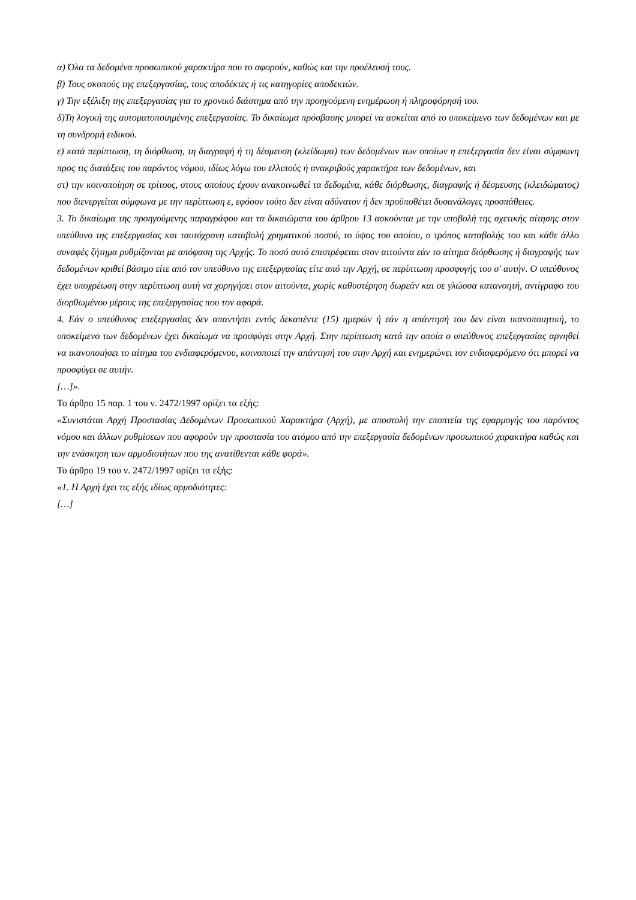α) Όλα τα δεδομένα προσωπικού χαρακτήρα που το αφορούν, καθώς και την προέλευσή τους.
β) Τους σκοπούς της επεξεργασίας, τους αποδέκτες ή τις κατηγορίες αποδεκτών.
γ) Την εξέλιξη της επεξεργασίας για το χρονικό διάστημα από την προηγούμενη ενημέρωση ή πληροφόρησή του.
δ)Τη λογική της αυτοματοποιημένης επεξεργασίας. Το δικαίωμα πρόσβασης μπορεί να ασκείται από το υποκείμενο των δεδομένων και με τη συνδρομή ειδικού.
ε) κατά περίπτωση, τη διόρθωση, τη διαγραφή ή τη δέσμευση (κλείδωμα) των δεδομένων των οποίων η επεξεργασία δεν είναι σύμφωνη προς τις διατάξεις του παρόντος νόμου, ιδίως λόγω του ελλιπούς ή ανακριβούς χαρακτήρα των δεδομένων, και
στ) την κοινοποίηση σε τρίτους, στους οποίους έχουν ανακοινωθεί τα δεδομένα, κάθε διόρθωσης, διαγραφής ή δέσμευσης (κλειδώματος) που διενεργείται σύμφωνα με την περίπτωση ε, εφόσον τούτο δεν είναι αδύνατον ή δεν προϋποθέτει δυσανάλογες προσπάθειες.
3. Το δικαίωμα της προηγούμενης παραγράφου και τα δικαιώματα του άρθρου 13 ασκούνται με την υποβολή της σχετικής αίτησης στον υπεύθυνο της επεξεργασίας και ταυτόχρονη καταβολή χρηματικού ποσού, το ύψος του οποίου, ο τρόπος καταβολής του και κάθε άλλο συναφές ζήτημα ρυθμίζονται με απόφαση της Αρχής. Το ποσό αυτό επιστρέφεται στον αιτούντα εάν το αίτημα διόρθωσης ή διαγραφής των δεδομένων κριθεί βάσιμο είτε από τον υπεύθυνο της επεξεργασίας είτε από την Αρχή, σε περίπτωση προσφυγής του σ' αυτήν. Ο υπεύθυνος έχει υποχρέωση στην περίπτωση αυτή να χορηγήσει στον αιτούντα, χωρίς καθυστέρηση δωρεάν και σε γλώσσα κατανοητή, αντίγραφο του διορθωμένου μέρους της επεξεργασίας που τον αφορά.
4. Εάν ο υπεύθυνος επεξεργασίας δεν απαντήσει εντός δεκαπέντε (15) ημερών ή εάν η απάντησή του δεν είναι ικανοποιητική, το υποκείμενο των δεδομένων έχει δικαίωμα να προσφύγει στην Αρχή. Στην περίπτωση κατά την οποία ο υπεύθυνος επεξεργασίας αρνηθεί να ικανοποιήσει το αίτημα του ενδιαφερόμενου, κοινοποιεί την απάντησή του στην Αρχή και ενημερώνει τον ενδιαφερόμενο ότι μπορεί να προσφύγει σε αυτήν.
[…]».
Το άρθρο 15 παρ. 1 του ν. 2472/1997 ορίζει τα εξής:
«Συνιστάται Αρχή Προστασίας Δεδομένων Προσωπικού Χαρακτήρα (Αρχή), με αποστολή την εποπτεία της εφαρμογής του παρόντος νόμου και άλλων ρυθμίσεων που αφορούν την προστασία του ατόμου από την επεξεργασία δεδομένων προσωπικού χαρακτήρα καθώς και την ενάσκηση των αρμοδιοτήτων που της ανατίθενται κάθε φορά».
Το άρθρο 19 του ν. 2472/1997 ορίζει τα εξής:
«1. Η Αρχή έχει τις εξής ιδίως αρμοδιότητες:
[…]